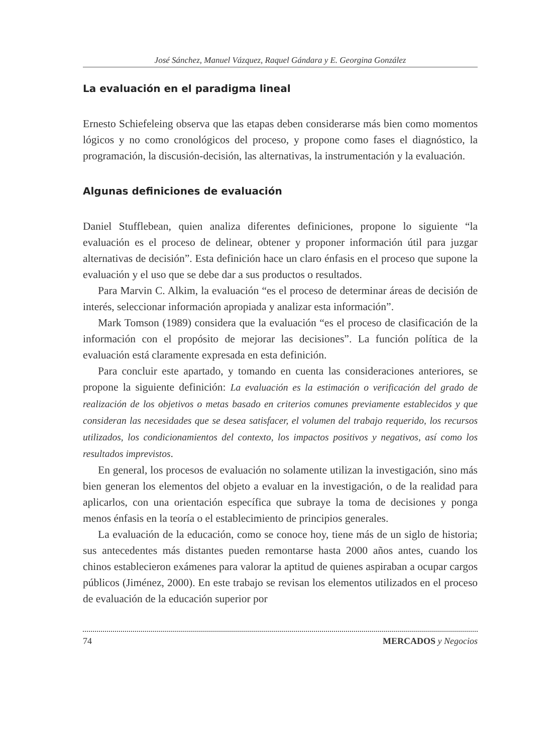José Sánchez, Manuel Vázquez, Raquel Gándara y E. Georgina González
La evaluación en el paradigma lineal
Ernesto Schiefeleing observa que las etapas deben considerarse más bien como momentos lógicos y no como cronológicos del proceso, y propone como fases el diagnóstico, la programación, la discusión-decisión, las alternativas, la instrumentación y la evaluación.
Algunas definiciones de evaluación
Daniel Stufflebean, quien analiza diferentes definiciones, propone lo siguiente “la evaluación es el proceso de delinear, obtener y proponer información útil para juzgar alternativas de decisión”. Esta definición hace un claro énfasis en el proceso que supone la evaluación y el uso que se debe dar a sus productos o resultados.
Para Marvin C. Alkim, la evaluación “es el proceso de determinar áreas de decisión de interés, seleccionar información apropiada y analizar esta información”.
Mark Tomson (1989) considera que la evaluación “es el proceso de clasificación de la información con el propósito de mejorar las decisiones”. La función política de la evaluación está claramente expresada en esta definición.
Para concluir este apartado, y tomando en cuenta las consideraciones anteriores, se propone la siguiente definición: La evaluación es la estimación o verificación del grado de realización de los objetivos o metas basado en criterios comunes previamente establecidos y que consideran las necesidades que se desea satisfacer, el volumen del trabajo requerido, los recursos utilizados, los condicionamientos del contexto, los impactos positivos y negativos, así como los resultados imprevistos.
En general, los procesos de evaluación no solamente utilizan la investigación, sino más bien generan los elementos del objeto a evaluar en la investigación, o de la realidad para aplicarlos, con una orientación específica que subraye la toma de decisiones y ponga menos énfasis en la teoría o el establecimiento de principios generales.
La evaluación de la educación, como se conoce hoy, tiene más de un siglo de historia; sus antecedentes más distantes pueden remontarse hasta 2000 años antes, cuando los chinos establecieron exámenes para valorar la aptitud de quienes aspiraban a ocupar cargos públicos (Jiménez, 2000). En este trabajo se revisan los elementos utilizados en el proceso de evaluación de la educación superior por
74 MERCADOS y Negocios